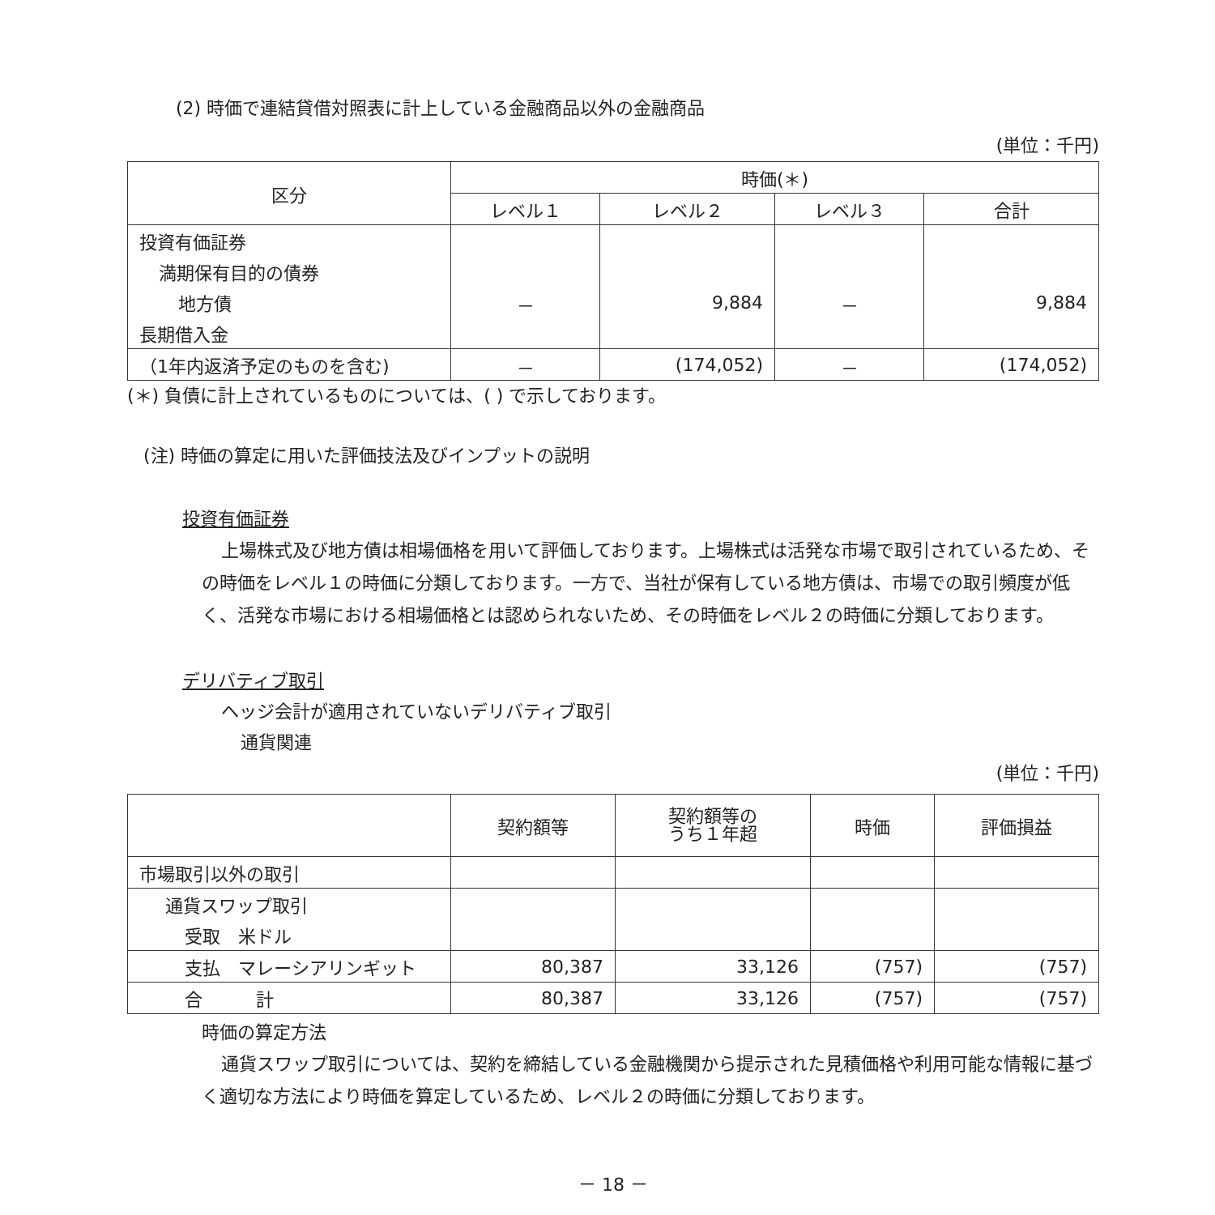(2) 時価で連結貸借対照表に計上している金融商品以外の金融商品
(単位：千円)
| 区分 | 時価(＊) | | | |
| --- | --- | --- | --- | --- |
| | レベル１ | レベル２ | レベル３ | 合計 |
| 投資有価証券 | | | | |
| 満期保有目的の債券 | | | | |
| 地方債 | － | 9,884 | － | 9,884 |
| 長期借入金 | | | | |
| （1年内返済予定のものを含む) | － | (174,052) | － | (174,052) |
(＊) 負債に計上されているものについては、( ) で示しております。
(注) 時価の算定に用いた評価技法及びインプットの説明
投資有価証券
上場株式及び地方債は相場価格を用いて評価しております。上場株式は活発な市場で取引されているため、その時価をレベル１の時価に分類しております。一方で、当社が保有している地方債は、市場での取引頻度が低く、活発な市場における相場価格とは認められないため、その時価をレベル２の時価に分類しております。
デリバティブ取引
ヘッジ会計が適用されていないデリバティブ取引
通貨関連
(単位：千円)
| | 契約額等 | 契約額等の うち１年超 | 時価 | 評価損益 |
| --- | --- | --- | --- | --- |
| 市場取引以外の取引 | | | | |
| 通貨スワップ取引 | | | | |
| 受取 米ドル | | | | |
| 支払 マレーシアリンギット | 80,387 | 33,126 | (757) | (757) |
| 合 計 | 80,387 | 33,126 | (757) | (757) |
時価の算定方法
通貨スワップ取引については、契約を締結している金融機関から提示された見積価格や利用可能な情報に基づく適切な方法により時価を算定しているため、レベル２の時価に分類しております。
－ 18 －